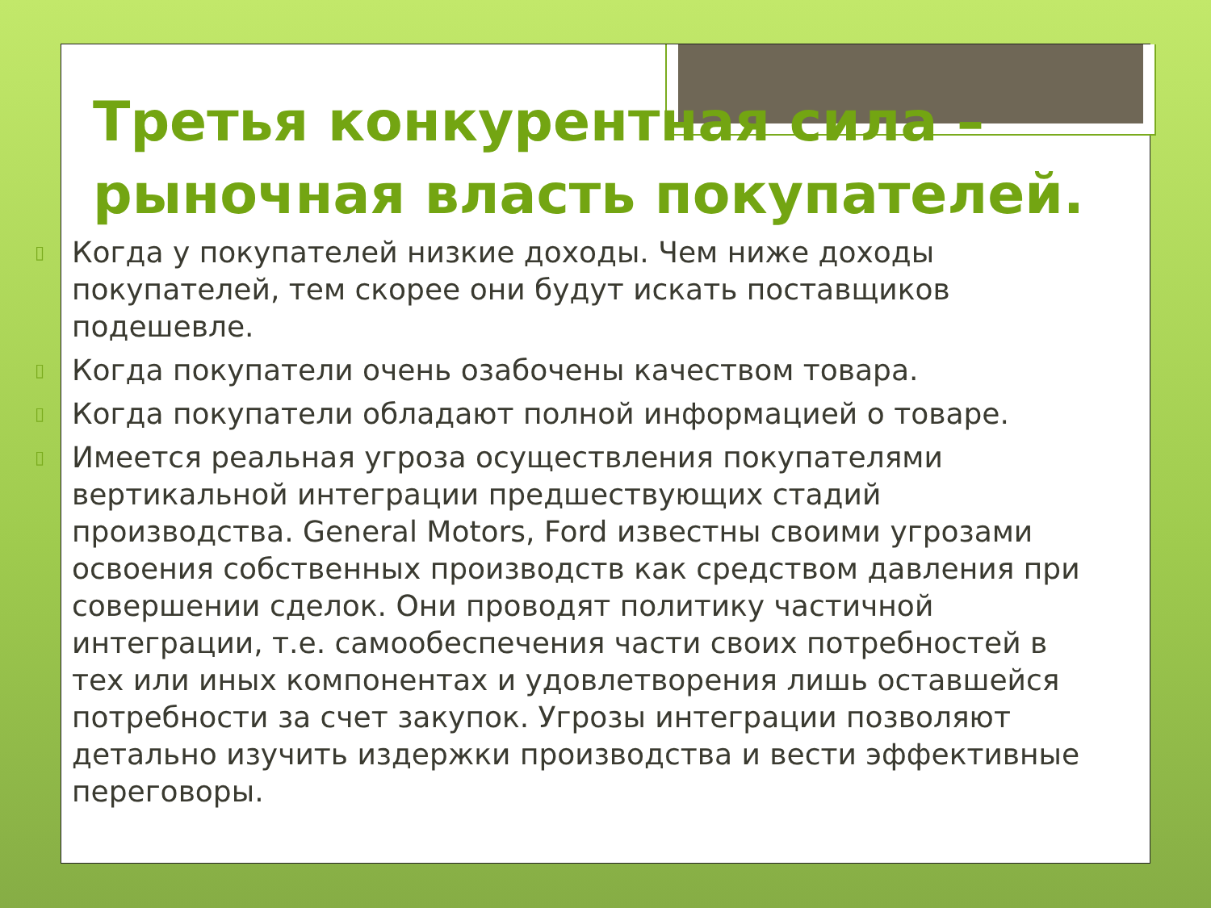Третья конкурентная сила – рыночная власть покупателей.
▯ Когда у покупателей низкие доходы. Чем ниже доходы покупателей, тем скорее они будут искать поставщиков подешевле.
▯ Когда покупатели очень озабочены качеством товара.
▯ Когда покупатели обладают полной информацией о товаре.
▯ Имеется реальная угроза осуществления покупателями вертикальной интеграции предшествующих стадий производства. General Motors, Ford известны своими угрозами освоения собственных производств как средством давления при совершении сделок. Они проводят политику частичной интеграции, т.е. самообеспечения части своих потребностей в тех или иных компонентах и удовлетворения лишь оставшейся потребности за счет закупок. Угрозы интеграции позволяют детально изучить издержки производства и вести эффективные переговоры.